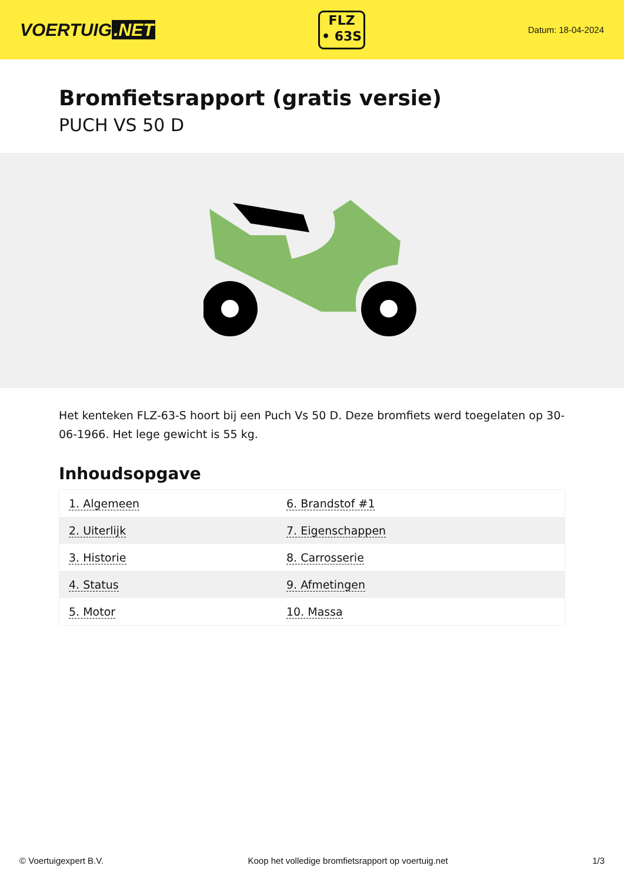VOERTUIG.NET
FLZ
• 63S
Datum: 18-04-2024
Bromfietsrapport (gratis versie)
PUCH VS 50 D
Het kenteken FLZ-63-S hoort bij een Puch Vs 50 D. Deze bromfiets werd toegelaten op 30-06-1966. Het lege gewicht is 55 kg.
Inhoudsopgave
| 1. Algemeen | 6. Brandstof #1 |
| 2. Uiterlijk | 7. Eigenschappen |
| 3. Historie | 8. Carrosserie |
| 4. Status | 9. Afmetingen |
| 5. Motor | 10. Massa |
© Voertuigexpert B.V. Koop het volledige bromfietsrapport op voertuig.net 1/3